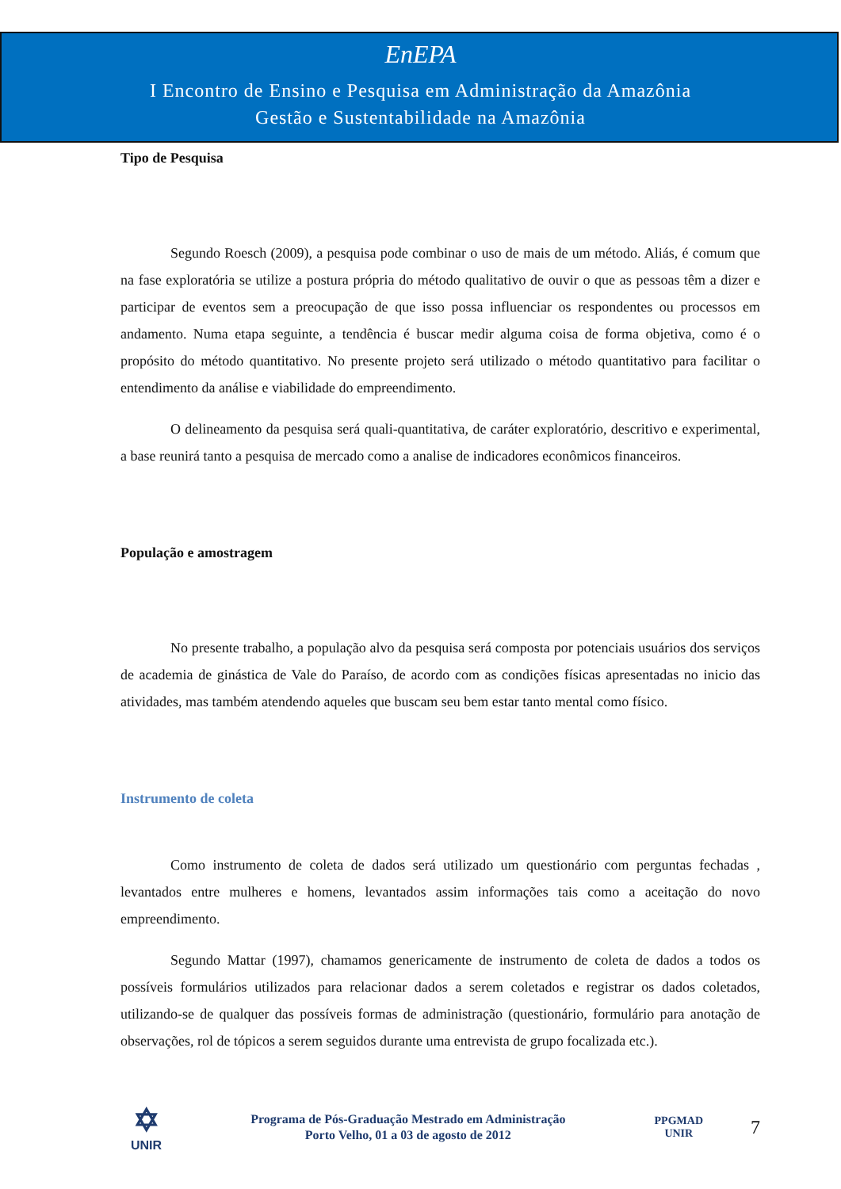EnEPA
I Encontro de Ensino e Pesquisa em Administração da Amazônia
Gestão e Sustentabilidade na Amazônia
Tipo de Pesquisa
Segundo Roesch (2009), a pesquisa pode combinar o uso de mais de um método. Aliás, é comum que na fase exploratória se utilize a postura própria do método qualitativo de ouvir o que as pessoas têm a dizer e participar de eventos sem a preocupação de que isso possa influenciar os respondentes ou processos em andamento. Numa etapa seguinte, a tendência é buscar medir alguma coisa de forma objetiva, como é o propósito do método quantitativo. No presente projeto será utilizado o método quantitativo para facilitar o entendimento da análise e viabilidade do empreendimento.
O delineamento da pesquisa será quali-quantitativa, de caráter exploratório, descritivo e experimental, a base reunirá tanto a pesquisa de mercado como a analise de indicadores econômicos financeiros.
População e amostragem
No presente trabalho, a população alvo da pesquisa será composta por potenciais usuários dos serviços de academia de ginástica de Vale do Paraíso, de acordo com as condições físicas apresentadas no inicio das atividades, mas também atendendo aqueles que buscam seu bem estar tanto mental como físico.
Instrumento de coleta
Como instrumento de coleta de dados será utilizado um questionário com perguntas fechadas , levantados entre mulheres e homens, levantados assim informações tais como a aceitação do novo empreendimento.
Segundo Mattar (1997), chamamos genericamente de instrumento de coleta de dados a todos os possíveis formulários utilizados para relacionar dados a serem coletados e registrar os dados coletados, utilizando-se de qualquer das possíveis formas de administração (questionário, formulário para anotação de observações, rol de tópicos a serem seguidos durante uma entrevista de grupo focalizada etc.).
✡
UNIR
Programa de Pós-Graduação Mestrado em Administração
Porto Velho, 01 a 03 de agosto de 2012
PPGMAD
UNIR
7